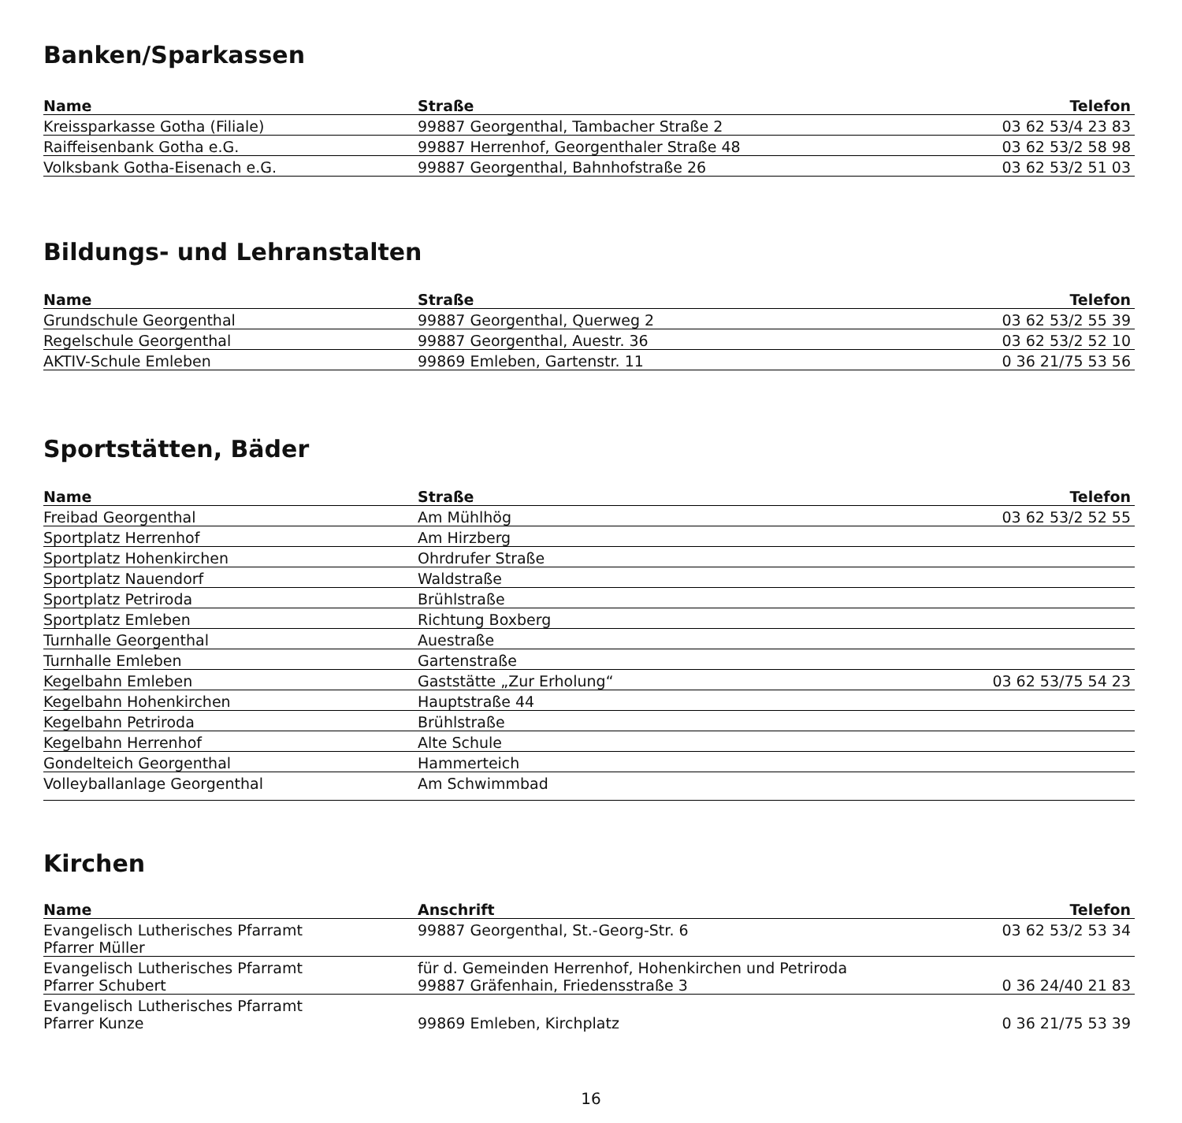Banken/Sparkassen
| Name | Straße | Telefon |
| --- | --- | --- |
| Kreissparkasse Gotha (Filiale) | 99887 Georgenthal, Tambacher Straße 2 | 03 62 53/4 23 83 |
| Raiffeisenbank Gotha e.G. | 99887 Herrenhof, Georgenthaler Straße 48 | 03 62 53/2 58 98 |
| Volksbank Gotha-Eisenach e.G. | 99887 Georgenthal, Bahnhofstraße 26 | 03 62 53/2 51 03 |
Bildungs- und Lehranstalten
| Name | Straße | Telefon |
| --- | --- | --- |
| Grundschule Georgenthal | 99887 Georgenthal, Querweg 2 | 03 62 53/2 55 39 |
| Regelschule Georgenthal | 99887 Georgenthal, Auestr. 36 | 03 62 53/2 52 10 |
| AKTIV-Schule Emleben | 99869 Emleben, Gartenstr. 11 | 0 36 21/75 53 56 |
Sportstätten, Bäder
| Name | Straße | Telefon |
| --- | --- | --- |
| Freibad Georgenthal | Am Mühlhög | 03 62 53/2 52 55 |
| Sportplatz Herrenhof | Am Hirzberg | |
| Sportplatz Hohenkirchen | Ohrdrufer Straße | |
| Sportplatz Nauendorf | Waldstraße | |
| Sportplatz Petriroda | Brühlstraße | |
| Sportplatz Emleben | Richtung Boxberg | |
| Turnhalle Georgenthal | Auestraße | |
| Turnhalle Emleben | Gartenstraße | |
| Kegelbahn Emleben | Gaststätte „Zur Erholung“ | 03 62 53/75 54 23 |
| Kegelbahn Hohenkirchen | Hauptstraße 44 | |
| Kegelbahn Petriroda | Brühlstraße | |
| Kegelbahn Herrenhof | Alte Schule | |
| Gondelteich Georgenthal | Hammerteich | |
| Volleyballanlage Georgenthal | Am Schwimmbad | |
Kirchen
| Name | Anschrift | Telefon |
| --- | --- | --- |
| Evangelisch Lutherisches Pfarramt Pfarrer Müller | 99887 Georgenthal, St.-Georg-Str. 6 | 03 62 53/2 53 34 |
| Evangelisch Lutherisches Pfarramt Pfarrer Schubert | für d. Gemeinden Herrenhof, Hohenkirchen und Petriroda 99887 Gräfenhain, Friedensstraße 3 | 0 36 24/40 21 83 |
| Evangelisch Lutherisches Pfarramt Pfarrer Kunze | 99869 Emleben, Kirchplatz | 0 36 21/75 53 39 |
16